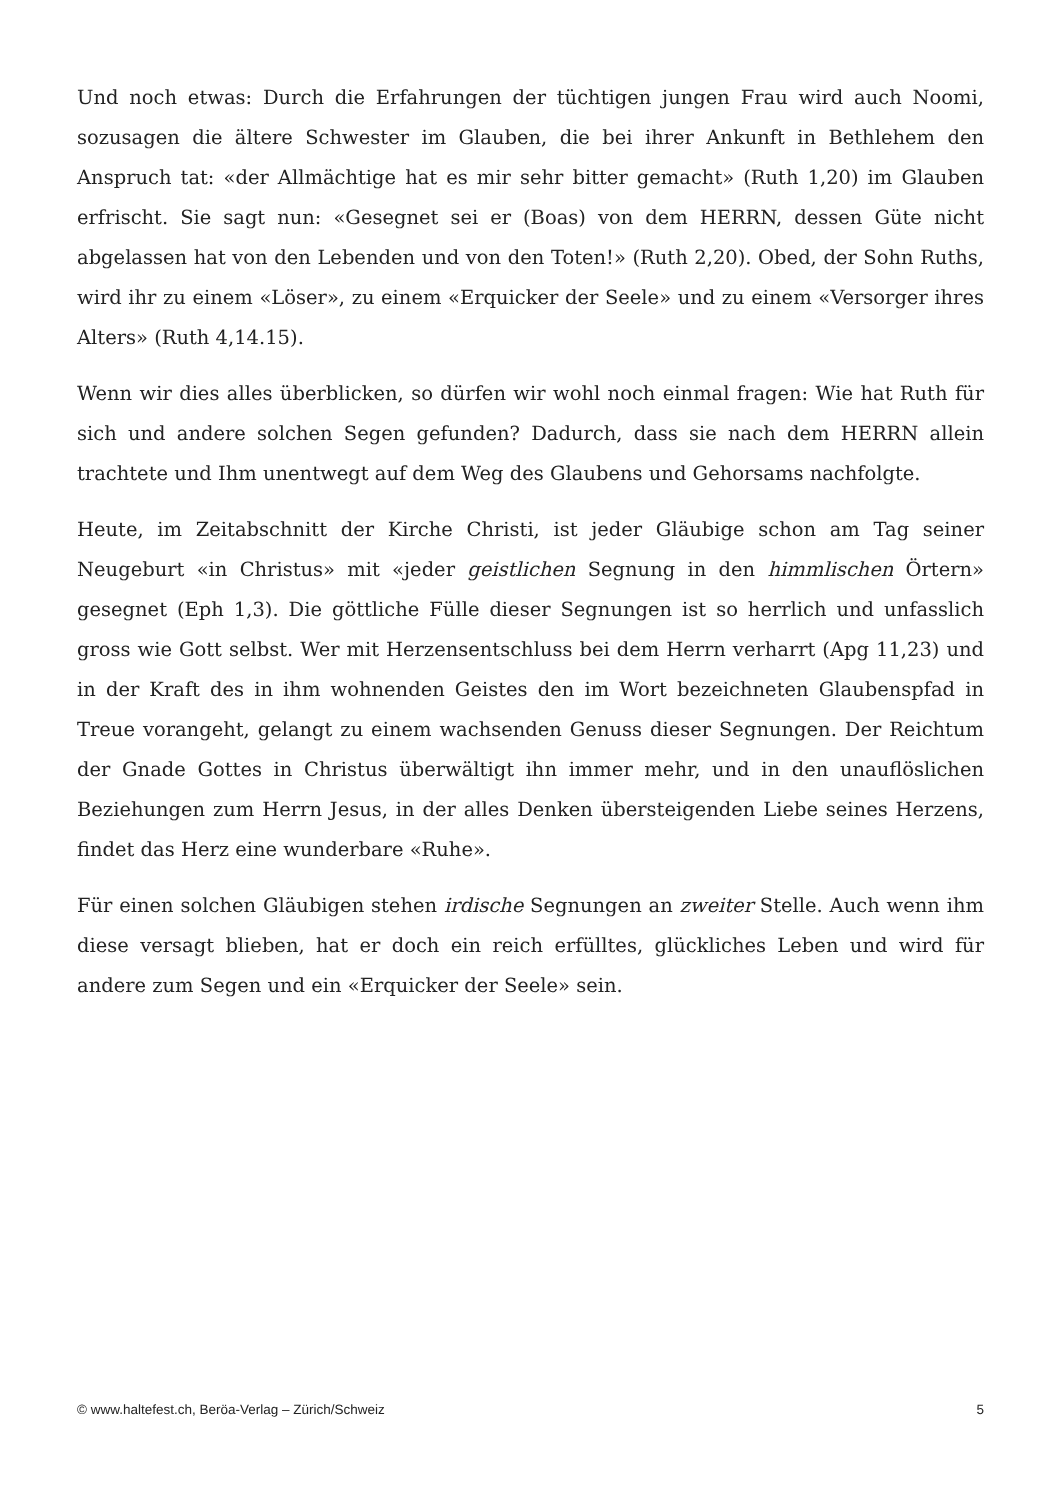Und noch etwas: Durch die Erfahrungen der tüchtigen jungen Frau wird auch Noomi, sozusagen die ältere Schwester im Glauben, die bei ihrer Ankunft in Bethlehem den Anspruch tat: «der Allmächtige hat es mir sehr bitter gemacht» (Ruth 1,20) im Glauben erfrischt. Sie sagt nun: «Gesegnet sei er (Boas) von dem HERRN, dessen Güte nicht abgelassen hat von den Lebenden und von den Toten!» (Ruth 2,20). Obed, der Sohn Ruths, wird ihr zu einem «Löser», zu einem «Erquicker der Seele» und zu einem «Versorger ihres Alters» (Ruth 4,14.15).
Wenn wir dies alles überblicken, so dürfen wir wohl noch einmal fragen: Wie hat Ruth für sich und andere solchen Segen gefunden? Dadurch, dass sie nach dem HERRN allein trachtete und Ihm unentwegt auf dem Weg des Glaubens und Gehorsams nachfolgte.
Heute, im Zeitabschnitt der Kirche Christi, ist jeder Gläubige schon am Tag seiner Neugeburt «in Christus» mit «jeder geistlichen Segnung in den himmlischen Örtern» gesegnet (Eph 1,3). Die göttliche Fülle dieser Segnungen ist so herrlich und unfasslich gross wie Gott selbst. Wer mit Herzensentschluss bei dem Herrn verharrt (Apg 11,23) und in der Kraft des in ihm wohnenden Geistes den im Wort bezeichneten Glaubenspfad in Treue vorangeht, gelangt zu einem wachsenden Genuss dieser Segnungen. Der Reichtum der Gnade Gottes in Christus überwältigt ihn immer mehr, und in den unauflöslichen Beziehungen zum Herrn Jesus, in der alles Denken übersteigenden Liebe seines Herzens, findet das Herz eine wunderbare «Ruhe».
Für einen solchen Gläubigen stehen irdische Segnungen an zweiter Stelle. Auch wenn ihm diese versagt blieben, hat er doch ein reich erfülltes, glückliches Leben und wird für andere zum Segen und ein «Erquicker der Seele» sein.
© www.haltefest.ch, Beröa-Verlag – Zürich/Schweiz 5